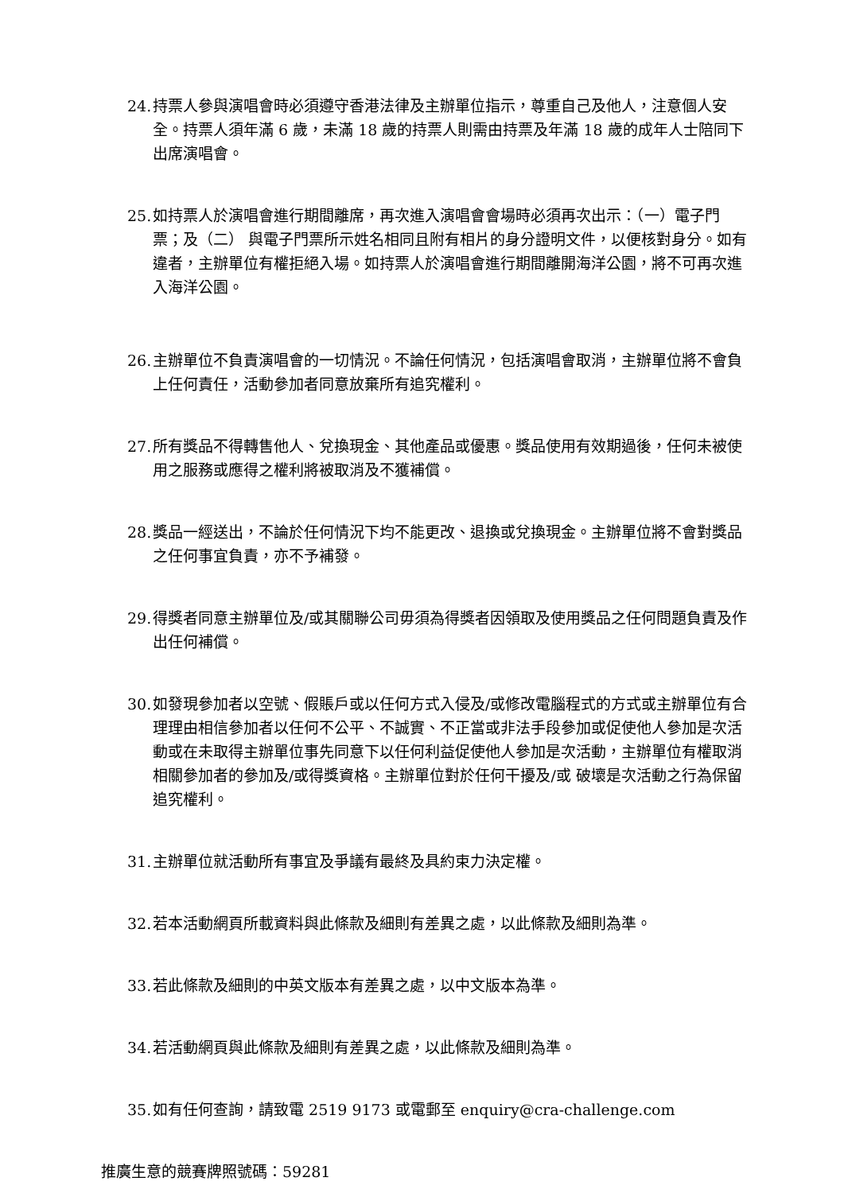24. 持票人參與演唱會時必須遵守香港法律及主辦單位指示，尊重自己及他人，注意個人安全。持票人須年滿 6 歲，未滿 18 歲的持票人則需由持票及年滿 18 歲的成年人士陪同下出席演唱會。
25. 如持票人於演唱會進行期間離席，再次進入演唱會會場時必須再次出示：（一）電子門票；及（二） 與電子門票所示姓名相同且附有相片的身分證明文件，以便核對身分。如有違者，主辦單位有權拒絕入場。如持票人於演唱會進行期間離開海洋公園，將不可再次進入海洋公園。
26. 主辦單位不負責演唱會的一切情況。不論任何情況，包括演唱會取消，主辦單位將不會負上任何責任，活動參加者同意放棄所有追究權利。
27. 所有獎品不得轉售他人、兌換現金、其他產品或優惠。獎品使用有效期過後，任何未被使用之服務或應得之權利將被取消及不獲補償。
28. 獎品一經送出，不論於任何情況下均不能更改、退換或兌換現金。主辦單位將不會對獎品之任何事宜負責，亦不予補發。
29. 得獎者同意主辦單位及/或其關聯公司毋須為得獎者因領取及使用獎品之任何問題負責及作出任何補償。
30. 如發現參加者以空號、假賬戶或以任何方式入侵及/或修改電腦程式的方式或主辦單位有合理理由相信參加者以任何不公平、不誠實、不正當或非法手段參加或促使他人參加是次活動或在未取得主辦單位事先同意下以任何利益促使他人參加是次活動，主辦單位有權取消相關參加者的參加及/或得獎資格。主辦單位對於任何干擾及/或 破壞是次活動之行為保留追究權利。
31. 主辦單位就活動所有事宜及爭議有最終及具約束力決定權。
32. 若本活動網頁所載資料與此條款及細則有差異之處，以此條款及細則為準。
33. 若此條款及細則的中英文版本有差異之處，以中文版本為準。
34. 若活動網頁與此條款及細則有差異之處，以此條款及細則為準。
35. 如有任何查詢，請致電 2519 9173 或電郵至 enquiry@cra-challenge.com
推廣生意的競賽牌照號碼：59281